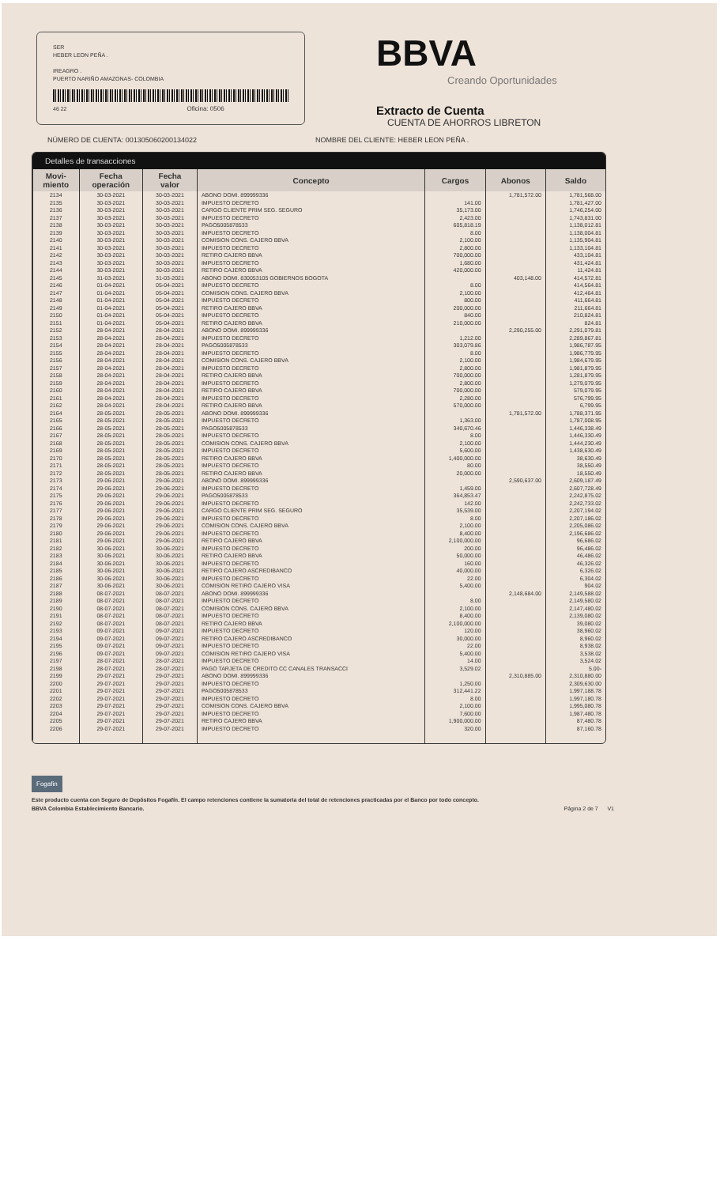SER
HEBER LEON PEÑA .
IREAGRO .
PUERTO NARIÑO AMAZONAS- COLOMBIA
46 22 Oficina: 0506
BBVA
Creando Oportunidades
Extracto de Cuenta
CUENTA DE AHORROS LIBRETON
NÚMERO DE CUENTA: 001305060200134022 NOMBRE DEL CLIENTE: HEBER LEON PEÑA .
Detalles de transacciones
| Movi- miento | Fecha operación | Fecha valor | Concepto | Cargos | Abonos | Saldo |
| --- | --- | --- | --- | --- | --- | --- |
| 2134 | 30-03-2021 | 30-03-2021 | ABONO DOMI. 899999336 | | 1,781,572.00 | 1,781,568.00 |
| 2135 | 30-03-2021 | 30-03-2021 | IMPUESTO DECRETO | 141.00 | | 1,781,427.00 |
| 2136 | 30-03-2021 | 30-03-2021 | CARGO CLIENTE PRIM SEG. SEGURO | 35,173.00 | | 1,746,254.00 |
| 2137 | 30-03-2021 | 30-03-2021 | IMPUESTO DECRETO | 2,423.00 | | 1,743,831.00 |
| 2138 | 30-03-2021 | 30-03-2021 | PAGO5005878533 | 605,818.19 | | 1,138,012.81 |
| 2139 | 30-03-2021 | 30-03-2021 | IMPUESTO DECRETO | 8.00 | | 1,138,004.81 |
| 2140 | 30-03-2021 | 30-03-2021 | COMISION CONS. CAJERO BBVA | 2,100.00 | | 1,135,904.81 |
| 2141 | 30-03-2021 | 30-03-2021 | IMPUESTO DECRETO | 2,800.00 | | 1,133,104.81 |
| 2142 | 30-03-2021 | 30-03-2021 | RETIRO CAJERO BBVA | 700,000.00 | | 433,104.81 |
| 2143 | 30-03-2021 | 30-03-2021 | IMPUESTO DECRETO | 1,680.00 | | 431,424.81 |
| 2144 | 30-03-2021 | 30-03-2021 | RETIRO CAJERO BBVA | 420,000.00 | | 11,424.81 |
| 2145 | 31-03-2021 | 31-03-2021 | ABONO DOMI. 830053105 GOBIERNOS BOGOTA | | 403,148.00 | 414,572.81 |
| 2146 | 01-04-2021 | 05-04-2021 | IMPUESTO DECRETO | 8.00 | | 414,564.81 |
| 2147 | 01-04-2021 | 05-04-2021 | COMISION CONS. CAJERO BBVA | 2,100.00 | | 412,464.81 |
| 2148 | 01-04-2021 | 05-04-2021 | IMPUESTO DECRETO | 800.00 | | 411,664.81 |
| 2149 | 01-04-2021 | 05-04-2021 | RETIRO CAJERO BBVA | 200,000.00 | | 211,664.81 |
| 2150 | 01-04-2021 | 05-04-2021 | IMPUESTO DECRETO | 840.00 | | 210,824.81 |
| 2151 | 01-04-2021 | 05-04-2021 | RETIRO CAJERO BBVA | 210,000.00 | | 824.81 |
| 2152 | 28-04-2021 | 28-04-2021 | ABONO DOMI. 899999336 | | 2,290,255.00 | 2,291,079.81 |
| 2153 | 28-04-2021 | 28-04-2021 | IMPUESTO DECRETO | 1,212.00 | | 2,289,867.81 |
| 2154 | 28-04-2021 | 28-04-2021 | PAGO5005878533 | 303,079.86 | | 1,986,787.95 |
| 2155 | 28-04-2021 | 28-04-2021 | IMPUESTO DECRETO | 8.00 | | 1,986,779.95 |
| 2156 | 28-04-2021 | 28-04-2021 | COMISION CONS. CAJERO BBVA | 2,100.00 | | 1,984,679.95 |
| 2157 | 28-04-2021 | 28-04-2021 | IMPUESTO DECRETO | 2,800.00 | | 1,981,879.95 |
| 2158 | 28-04-2021 | 28-04-2021 | RETIRO CAJERO BBVA | 700,000.00 | | 1,281,879.95 |
| 2159 | 28-04-2021 | 28-04-2021 | IMPUESTO DECRETO | 2,800.00 | | 1,279,079.95 |
| 2160 | 28-04-2021 | 28-04-2021 | RETIRO CAJERO BBVA | 700,000.00 | | 579,079.95 |
| 2161 | 28-04-2021 | 28-04-2021 | IMPUESTO DECRETO | 2,280.00 | | 576,799.95 |
| 2162 | 28-04-2021 | 28-04-2021 | RETIRO CAJERO BBVA | 570,000.00 | | 6,799.95 |
| 2164 | 28-05-2021 | 28-05-2021 | ABONO DOMI. 899999336 | | 1,781,572.00 | 1,788,371.95 |
| 2165 | 28-05-2021 | 28-05-2021 | IMPUESTO DECRETO | 1,363.00 | | 1,787,008.95 |
| 2166 | 28-05-2021 | 28-05-2021 | PAGO5005878533 | 340,670.46 | | 1,446,338.49 |
| 2167 | 28-05-2021 | 28-05-2021 | IMPUESTO DECRETO | 8.00 | | 1,446,330.49 |
| 2168 | 28-05-2021 | 28-05-2021 | COMISION CONS. CAJERO BBVA | 2,100.00 | | 1,444,230.49 |
| 2169 | 28-05-2021 | 28-05-2021 | IMPUESTO DECRETO | 5,600.00 | | 1,438,630.49 |
| 2170 | 28-05-2021 | 28-05-2021 | RETIRO CAJERO BBVA | 1,400,000.00 | | 38,630.49 |
| 2171 | 28-05-2021 | 28-05-2021 | IMPUESTO DECRETO | 80.00 | | 38,550.49 |
| 2172 | 28-05-2021 | 28-05-2021 | RETIRO CAJERO BBVA | 20,000.00 | | 18,550.49 |
| 2173 | 29-06-2021 | 29-06-2021 | ABONO DOMI. 899999336 | | 2,590,637.00 | 2,609,187.49 |
| 2174 | 29-06-2021 | 29-06-2021 | IMPUESTO DECRETO | 1,459.00 | | 2,607,728.49 |
| 2175 | 29-06-2021 | 29-06-2021 | PAGO5005878533 | 364,853.47 | | 2,242,875.02 |
| 2176 | 29-06-2021 | 29-06-2021 | IMPUESTO DECRETO | 142.00 | | 2,242,733.02 |
| 2177 | 29-06-2021 | 29-06-2021 | CARGO CLIENTE PRIM SEG. SEGURO | 35,539.00 | | 2,207,194.02 |
| 2178 | 29-06-2021 | 29-06-2021 | IMPUESTO DECRETO | 8.00 | | 2,207,186.02 |
| 2179 | 29-06-2021 | 29-06-2021 | COMISION CONS. CAJERO BBVA | 2,100.00 | | 2,205,086.02 |
| 2180 | 29-06-2021 | 29-06-2021 | IMPUESTO DECRETO | 8,400.00 | | 2,196,686.02 |
| 2181 | 29-06-2021 | 29-06-2021 | RETIRO CAJERO BBVA | 2,100,000.00 | | 96,686.02 |
| 2182 | 30-06-2021 | 30-06-2021 | IMPUESTO DECRETO | 200.00 | | 96,486.02 |
| 2183 | 30-06-2021 | 30-06-2021 | RETIRO CAJERO BBVA | 50,000.00 | | 46,486.02 |
| 2184 | 30-06-2021 | 30-06-2021 | IMPUESTO DECRETO | 160.00 | | 46,326.02 |
| 2185 | 30-06-2021 | 30-06-2021 | RETIRO CAJERO ASCREDIBANCO | 40,000.00 | | 6,326.02 |
| 2186 | 30-06-2021 | 30-06-2021 | IMPUESTO DECRETO | 22.00 | | 6,304.02 |
| 2187 | 30-06-2021 | 30-06-2021 | COMISION RETIRO CAJERO VISA | 5,400.00 | | 904.02 |
| 2188 | 08-07-2021 | 08-07-2021 | ABONO DOMI. 899999336 | | 2,148,684.00 | 2,149,588.02 |
| 2189 | 08-07-2021 | 08-07-2021 | IMPUESTO DECRETO | 8.00 | | 2,149,580.02 |
| 2190 | 08-07-2021 | 08-07-2021 | COMISION CONS. CAJERO BBVA | 2,100.00 | | 2,147,480.02 |
| 2191 | 08-07-2021 | 08-07-2021 | IMPUESTO DECRETO | 8,400.00 | | 2,139,080.02 |
| 2192 | 08-07-2021 | 08-07-2021 | RETIRO CAJERO BBVA | 2,100,000.00 | | 39,080.02 |
| 2193 | 09-07-2021 | 09-07-2021 | IMPUESTO DECRETO | 120.00 | | 38,960.02 |
| 2194 | 09-07-2021 | 09-07-2021 | RETIRO CAJERO ASCREDIBANCO | 30,000.00 | | 8,960.02 |
| 2195 | 09-07-2021 | 09-07-2021 | IMPUESTO DECRETO | 22.00 | | 8,938.02 |
| 2196 | 09-07-2021 | 09-07-2021 | COMISION RETIRO CAJERO VISA | 5,400.00 | | 3,538.02 |
| 2197 | 28-07-2021 | 28-07-2021 | IMPUESTO DECRETO | 14.00 | | 3,524.02 |
| 2198 | 28-07-2021 | 28-07-2021 | PAGO TARJETA DE CREDITO CC CANALES TRANSACCI | 3,529.02 | | 5.00- |
| 2199 | 29-07-2021 | 29-07-2021 | ABONO DOMI. 899999336 | | 2,310,885.00 | 2,310,880.00 |
| 2200 | 29-07-2021 | 29-07-2021 | IMPUESTO DECRETO | 1,250.00 | | 2,309,630.00 |
| 2201 | 29-07-2021 | 29-07-2021 | PAGO5005878533 | 312,441.22 | | 1,997,188.78 |
| 2202 | 29-07-2021 | 29-07-2021 | IMPUESTO DECRETO | 8.00 | | 1,997,180.78 |
| 2203 | 29-07-2021 | 29-07-2021 | COMISION CONS. CAJERO BBVA | 2,100.00 | | 1,995,080.78 |
| 2204 | 29-07-2021 | 29-07-2021 | IMPUESTO DECRETO | 7,600.00 | | 1,987,480.78 |
| 2205 | 29-07-2021 | 29-07-2021 | RETIRO CAJERO BBVA | 1,900,000.00 | | 87,480.78 |
| 2206 | 29-07-2021 | 29-07-2021 | IMPUESTO DECRETO | 320.00 | | 87,160.78 |
Fogafin
Este producto cuenta con Seguro de Depósitos Fogafín. El campo retenciones contiene la sumatoria del total de retenciones practicadas por el Banco por todo concepto.
BBVA Colombia Establecimiento Bancario. Página 2 de 7 V1